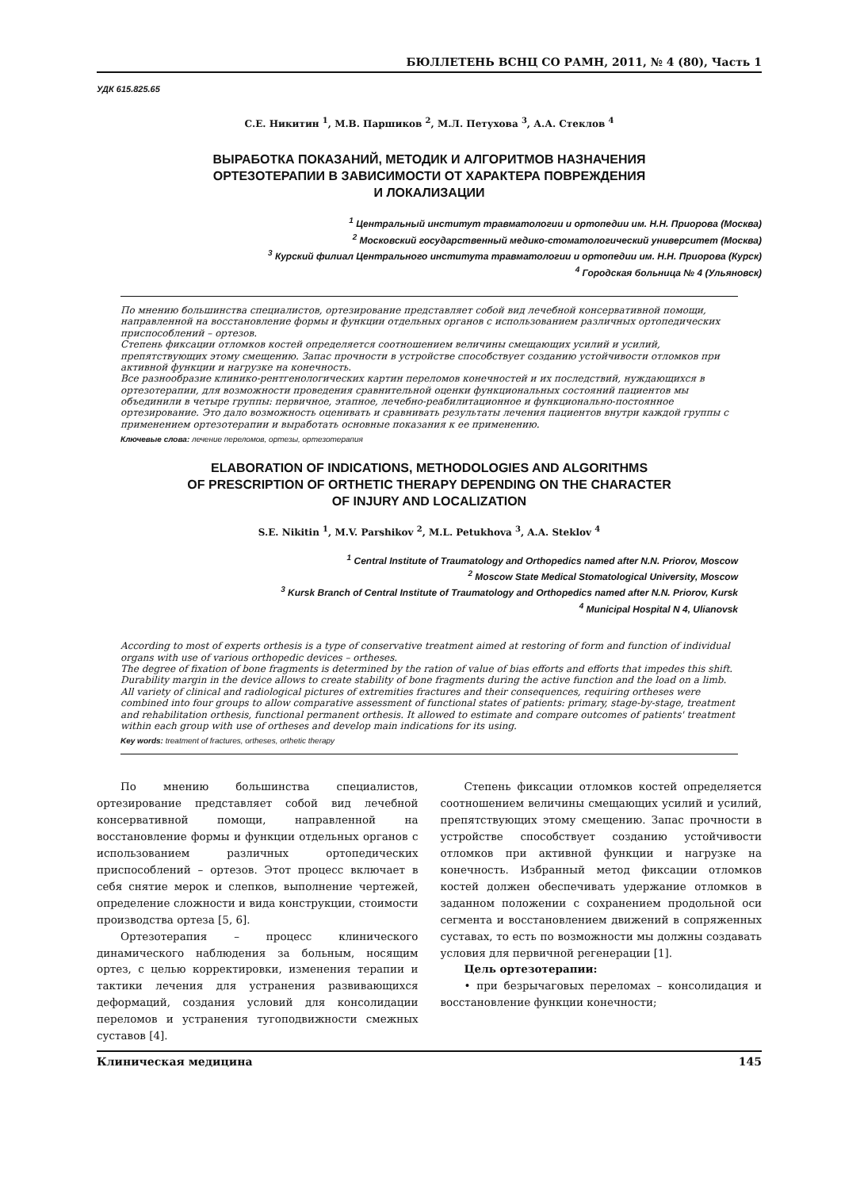БЮЛЛЕТЕНЬ ВСНЦ СО РАМН, 2011, № 4 (80), Часть 1
УДК 615.825.65
С.Е. Никитин <sup>1</sup>, М.В. Паршиков <sup>2</sup>, М.Л. Петухова <sup>3</sup>, А.А. Стеклов <sup>4</sup>
ВЫРАБОТКА ПОКАЗАНИЙ, МЕТОДИК И АЛГОРИТМОВ НАЗНАЧЕНИЯ
ОРТЕЗОТЕРАПИИ В ЗАВИСИМОСТИ ОТ ХАРАКТЕРА ПОВРЕЖДЕНИЯ
И ЛОКАЛИЗАЦИИ
<sup>1</sup> Центральный институт травматологии и ортопедии им. Н.Н. Приорова (Москва)
<sup>2</sup> Московский государственный медико-стоматологический университет (Москва)
<sup>3</sup> Курский филиал Центрального института травматологии и ортопедии им. Н.Н. Приорова (Курск)
<sup>4</sup> Городская больница № 4 (Ульяновск)
По мнению большинства специалистов, ортезирование представляет собой вид лечебной консервативной помощи, направленной на восстановление формы и функции отдельных органов с использованием различных ортопедических приспособлений – ортезов.
Степень фиксации отломков костей определяется соотношением величины смещающих усилий и усилий, препятствующих этому смещению. Запас прочности в устройстве способствует созданию устойчивости отломков при активной функции и нагрузке на конечность.
Все разнообразие клинико-рентгенологических картин переломов конечностей и их последствий, нуждающихся в ортезотерапии, для возможности проведения сравнительной оценки функциональных состояний пациентов мы объединили в четыре группы: первичное, этапное, лечебно-реабилитационное и функционально-постоянное ортезирование. Это дало возможность оценивать и сравнивать результаты лечения пациентов внутри каждой группы с применением ортезотерапии и выработать основные показания к ее применению.
Ключевые слова: лечение переломов, ортезы, ортезотерапия
ELABORATION OF INDICATIONS, METHODOLOGIES AND ALGORITHMS
OF PRESCRIPTION OF ORTHETIC THERAPY DEPENDING ON THE CHARACTER
OF INJURY AND LOCALIZATION
S.E. Nikitin <sup>1</sup>, M.V. Parshikov <sup>2</sup>, M.L. Petukhova <sup>3</sup>, A.A. Steklov <sup>4</sup>
<sup>1</sup> Central Institute of Traumatology and Orthopedics named after N.N. Priorov, Moscow
<sup>2</sup> Moscow State Medical Stomatological University, Moscow
<sup>3</sup> Kursk Branch of Central Institute of Traumatology and Orthopedics named after N.N. Priorov, Kursk
<sup>4</sup> Municipal Hospital N 4, Ulianovsk
According to most of experts orthesis is a type of conservative treatment aimed at restoring of form and function of individual organs with use of various orthopedic devices – ortheses.
The degree of fixation of bone fragments is determined by the ration of value of bias efforts and efforts that impedes this shift. Durability margin in the device allows to create stability of bone fragments during the active function and the load on a limb.
All variety of clinical and radiological pictures of extremities fractures and their consequences, requiring ortheses were combined into four groups to allow comparative assessment of functional states of patients: primary, stage-by-stage, treatment and rehabilitation orthesis, functional permanent orthesis. It allowed to estimate and compare outcomes of patients' treatment within each group with use of ortheses and develop main indications for its using.
Key words: treatment of fractures, ortheses, orthetic therapy
По мнению большинства специалистов, ортезирование представляет собой вид лечебной консервативной помощи, направленной на восстановление формы и функции отдельных органов с использованием различных ортопедических приспособлений – ортезов. Этот процесс включает в себя снятие мерок и слепков, выполнение чертежей, определение сложности и вида конструкции, стоимости производства ортеза [5, 6].
Ортезотерапия – процесс клинического динамического наблюдения за больным, носящим ортез, с целью корректировки, изменения терапии и тактики лечения для устранения развивающихся деформаций, создания условий для консолидации переломов и устранения тугоподвижности смежных суставов [4].
Степень фиксации отломков костей определяется соотношением величины смещающих усилий и усилий, препятствующих этому смещению. Запас прочности в устройстве способствует созданию устойчивости отломков при активной функции и нагрузке на конечность. Избранный метод фиксации отломков костей должен обеспечивать удержание отломков в заданном положении с сохранением продольной оси сегмента и восстановлением движений в сопряженных суставах, то есть по возможности мы должны создавать условия для первичной регенерации [1].
Цель ортезотерапии:
• при безрычаговых переломах – консолидация и восстановление функции конечности;
Клиническая медицина 145